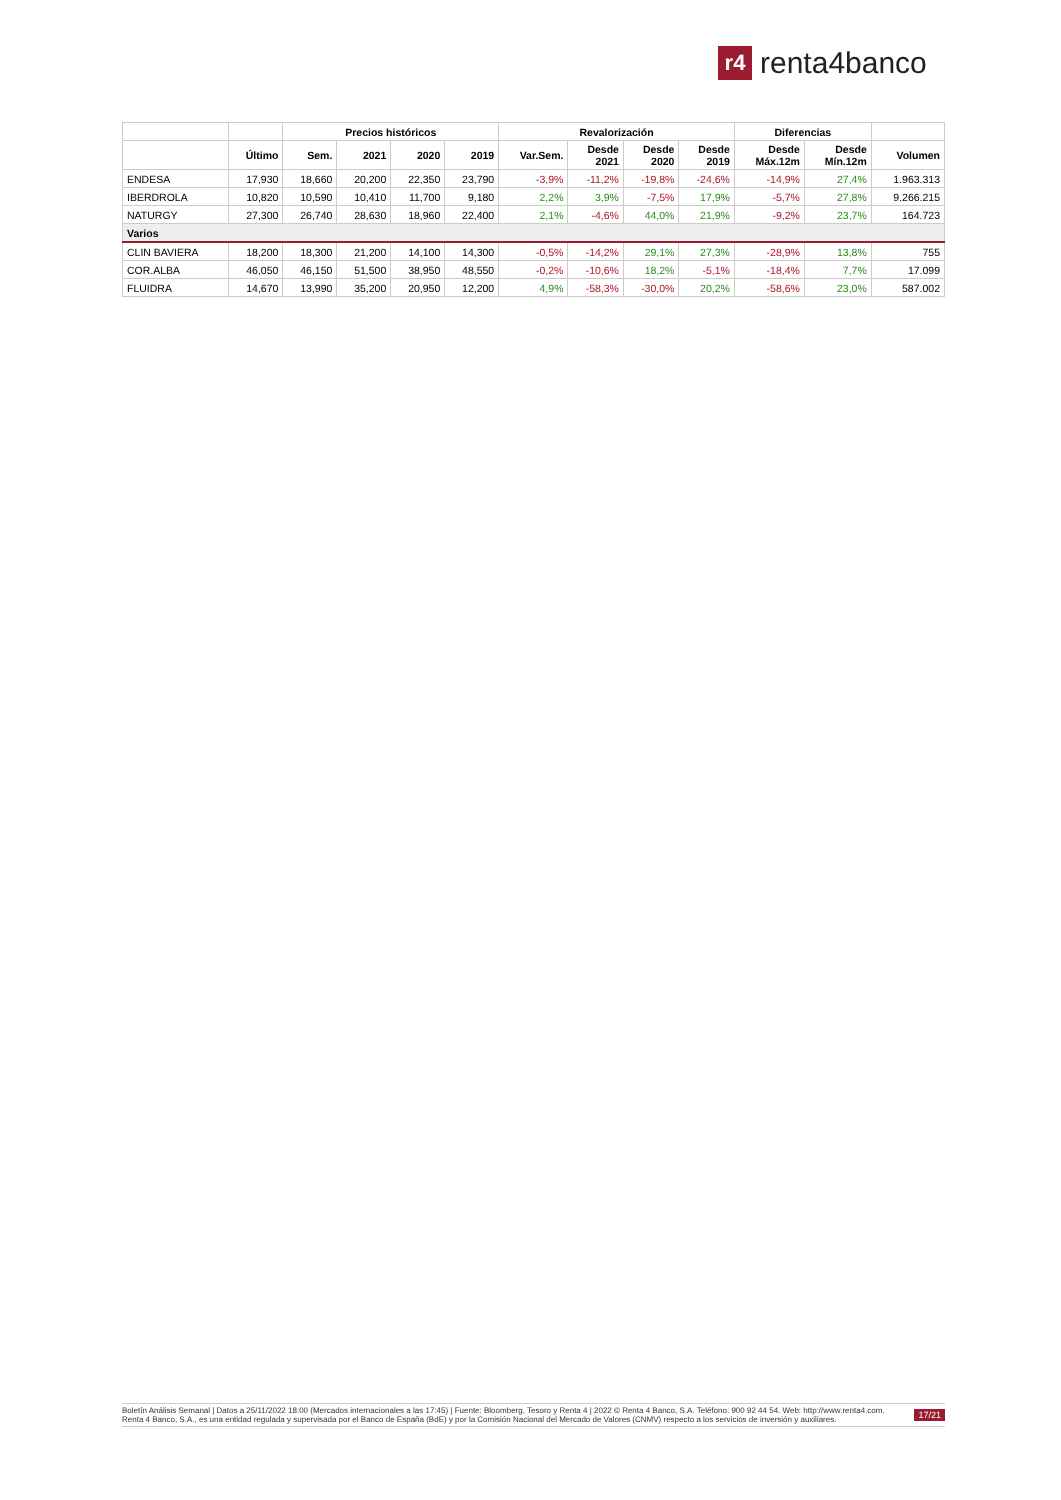r4
renta4banco
| | | Precios históricos | | | | Revalorización | | | | Diferencias | | |
| --- | --- | --- | --- | --- | --- | --- | --- | --- | --- | --- | --- | --- |
| | Último | Sem. | 2021 | 2020 | 2019 | Var.Sem. | Desde 2021 | Desde 2020 | Desde 2019 | Desde Máx.12m | Desde Mín.12m | Volumen |
| ENDESA | 17,930 | 18,660 | 20,200 | 22,350 | 23,790 | -3,9% | -11,2% | -19,8% | -24,6% | -14,9% | 27,4% | 1.963.313 |
| IBERDROLA | 10,820 | 10,590 | 10,410 | 11,700 | 9,180 | 2,2% | 3,9% | -7,5% | 17,9% | -5,7% | 27,8% | 9.266.215 |
| NATURGY | 27,300 | 26,740 | 28,630 | 18,960 | 22,400 | 2,1% | -4,6% | 44,0% | 21,9% | -9,2% | 23,7% | 164.723 |
| Varios | | | | | | | | | | | | |
| CLIN BAVIERA | 18,200 | 18,300 | 21,200 | 14,100 | 14,300 | -0,5% | -14,2% | 29,1% | 27,3% | -28,9% | 13,8% | 755 |
| COR.ALBA | 46,050 | 46,150 | 51,500 | 38,950 | 48,550 | -0,2% | -10,6% | 18,2% | -5,1% | -18,4% | 7,7% | 17.099 |
| FLUIDRA | 14,670 | 13,990 | 35,200 | 20,950 | 12,200 | 4,9% | -58,3% | -30,0% | 20,2% | -58,6% | 23,0% | 587.002 |
Boletín Análisis Semanal | Datos a 25/11/2022 18:00 (Mercados internacionales a las 17:45) | Fuente: Bloomberg, Tesoro y Renta 4 | 2022 © Renta 4 Banco, S.A. Teléfono: 900 92 44 54. Web: http://www.renta4.com. Renta 4 Banco, S.A., es una entidad regulada y supervisada por el Banco de España (BdE) y por la Comisión Nacional del Mercado de Valores (CNMV) respecto a los servicios de inversión y auxiliares.
17/21